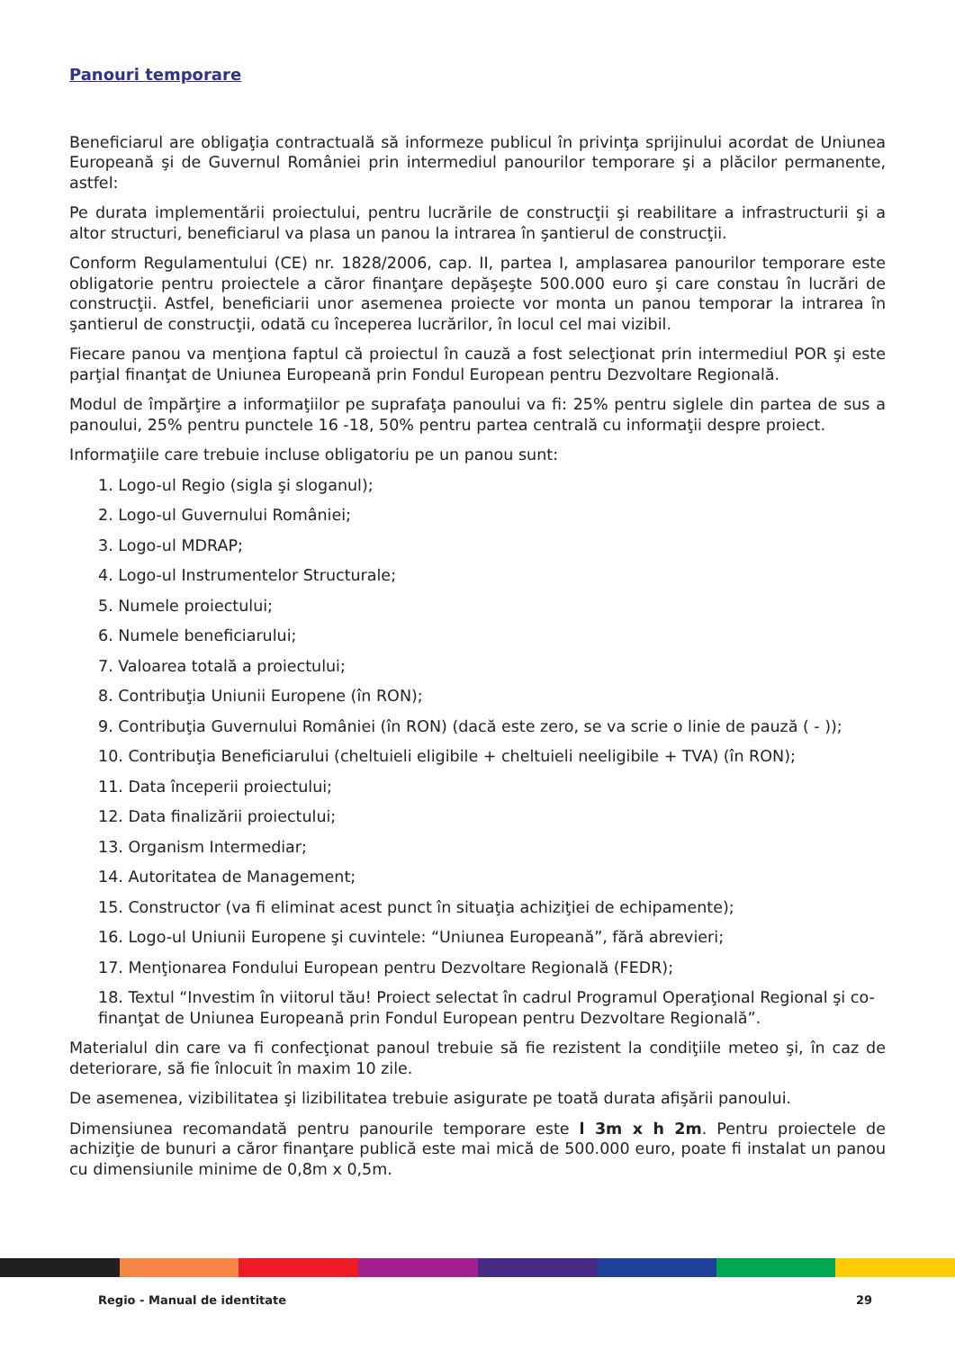Panouri temporare
Beneficiarul are obligaţia contractuală să informeze publicul în privinţa sprijinului acordat de Uniunea Europeană şi de Guvernul României prin intermediul panourilor temporare şi a plăcilor permanente, astfel:
Pe durata implementării proiectului, pentru lucrările de construcţii şi reabilitare a infrastructurii şi a altor structuri, beneficiarul va plasa un panou la intrarea în şantierul de construcţii.
Conform Regulamentului (CE) nr. 1828/2006, cap. II, partea I, amplasarea panourilor temporare este obligatorie pentru proiectele a căror finanţare depăşeşte 500.000 euro şi care constau în lucrări de construcţii. Astfel, beneficiarii unor asemenea proiecte vor monta un panou temporar la intrarea în şantierul de construcţii, odată cu începerea lucrărilor, în locul cel mai vizibil.
Fiecare panou va menţiona faptul că proiectul în cauză a fost selecţionat prin intermediul POR şi este parţial finanţat de Uniunea Europeană prin Fondul European pentru Dezvoltare Regională.
Modul de împărţire a informaţiilor pe suprafaţa panoului va fi: 25% pentru siglele din partea de sus a panoului, 25% pentru punctele 16 -18, 50% pentru partea centrală cu informaţii despre proiect.
Informaţiile care trebuie incluse obligatoriu pe un panou sunt:
1. Logo-ul Regio (sigla şi sloganul);
2. Logo-ul Guvernului României;
3. Logo-ul MDRAP;
4. Logo-ul Instrumentelor Structurale;
5. Numele proiectului;
6. Numele beneficiarului;
7. Valoarea totală a proiectului;
8. Contribuţia Uniunii Europene (în RON);
9. Contribuţia Guvernului României (în RON) (dacă este zero, se va scrie o linie de pauză ( - ));
10. Contribuţia Beneficiarului (cheltuieli eligibile + cheltuieli neeligibile + TVA) (în RON);
11. Data începerii proiectului;
12. Data finalizării proiectului;
13. Organism Intermediar;
14. Autoritatea de Management;
15. Constructor (va fi eliminat acest punct în situaţia achiziţiei de echipamente);
16. Logo-ul Uniunii Europene şi cuvintele: “Uniunea Europeană”, fără abrevieri;
17. Menţionarea Fondului European pentru Dezvoltare Regională (FEDR);
18. Textul “Investim în viitorul tău! Proiect selectat în cadrul Programul Operaţional Regional şi co-finanţat de Uniunea Europeană prin Fondul European pentru Dezvoltare Regională”.
Materialul din care va fi confecţionat panoul trebuie să fie rezistent la condiţiile meteo şi, în caz de deteriorare, să fie înlocuit în maxim 10 zile.
De asemenea, vizibilitatea şi lizibilitatea trebuie asigurate pe toată durata afişării panoului.
Dimensiunea recomandată pentru panourile temporare este l 3m x h 2m. Pentru proiectele de achiziţie de bunuri a căror finanţare publică este mai mică de 500.000 euro, poate fi instalat un panou cu dimensiunile minime de 0,8m x 0,5m.
Regio - Manual de identitate 29